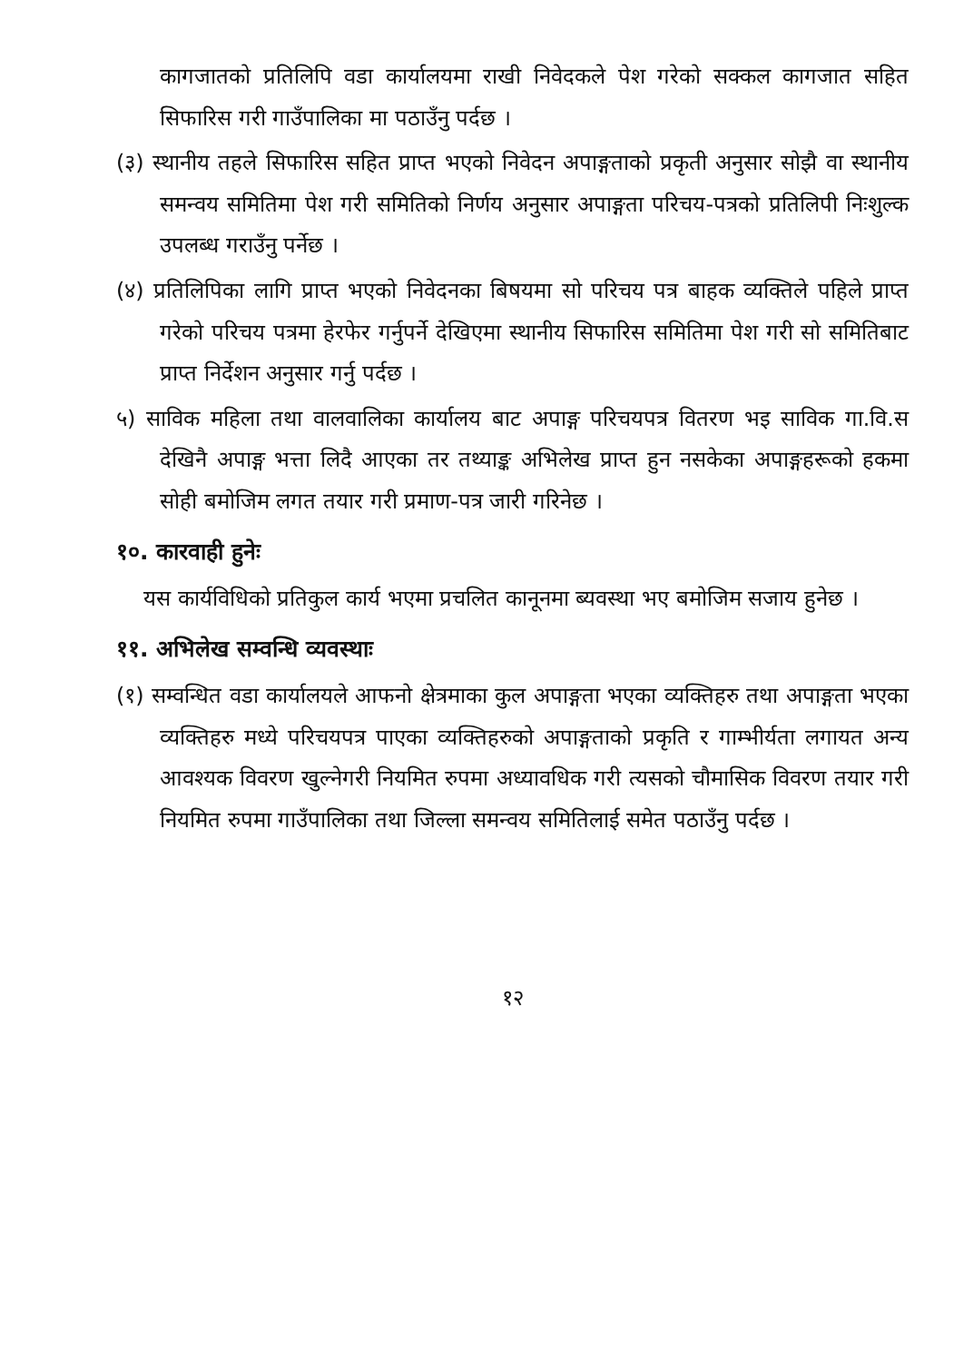कागजातको प्रतिलिपि वडा कार्यालयमा राखी निवेदकले पेश गरेको सक्कल कागजात सहित सिफारिस गरी गाउँपालिका मा पठाउँनु पर्दछ ।
(३) स्थानीय तहले सिफारिस सहित प्राप्त भएको निवेदन अपाङ्गताको प्रकृती अनुसार सोझै वा स्थानीय समन्वय समितिमा पेश गरी समितिको निर्णय अनुसार अपाङ्गता परिचय-पत्रको प्रतिलिपी निःशुल्क उपलब्ध गराउँनु पर्नेछ ।
(४) प्रतिलिपिका लागि प्राप्त भएको निवेदनका बिषयमा सो परिचय पत्र बाहक व्यक्तिले पहिले प्राप्त गरेको परिचय पत्रमा हेरफेर गर्नुपर्ने देखिएमा स्थानीय सिफारिस समितिमा पेश गरी सो समितिबाट प्राप्त निर्देशन अनुसार गर्नु पर्दछ ।
५) साविक महिला तथा वालवालिका कार्यालय बाट अपाङ्ग परिचयपत्र वितरण भइ साविक गा.वि.स देखिनै अपाङ्ग भत्ता लिदै आएका तर तथ्याङ्क अभिलेख प्राप्त हुन नसकेका अपाङ्गहरूको हकमा सोही बमोजिम लगत तयार गरी प्रमाण-पत्र जारी गरिनेछ ।
१०. कारवाही हुनेः
यस कार्यविधिको प्रतिकुल कार्य भएमा प्रचलित कानूनमा ब्यवस्था भए बमोजिम सजाय हुनेछ ।
११. अभिलेख सम्वन्धि व्यवस्थाः
(१) सम्वन्धित वडा कार्यालयले आफनो क्षेत्रमाका कुल अपाङ्गता भएका व्यक्तिहरु तथा अपाङ्गता भएका व्यक्तिहरु मध्ये परिचयपत्र पाएका व्यक्तिहरुको अपाङ्गताको प्रकृति र गाम्भीर्यता लगायत अन्य आवश्यक विवरण खुल्नेगरी नियमित रुपमा अध्यावधिक गरी त्यसको चौमासिक विवरण तयार गरी नियमित रुपमा गाउँपालिका तथा जिल्ला समन्वय समितिलाई समेत पठाउँनु पर्दछ ।
१२